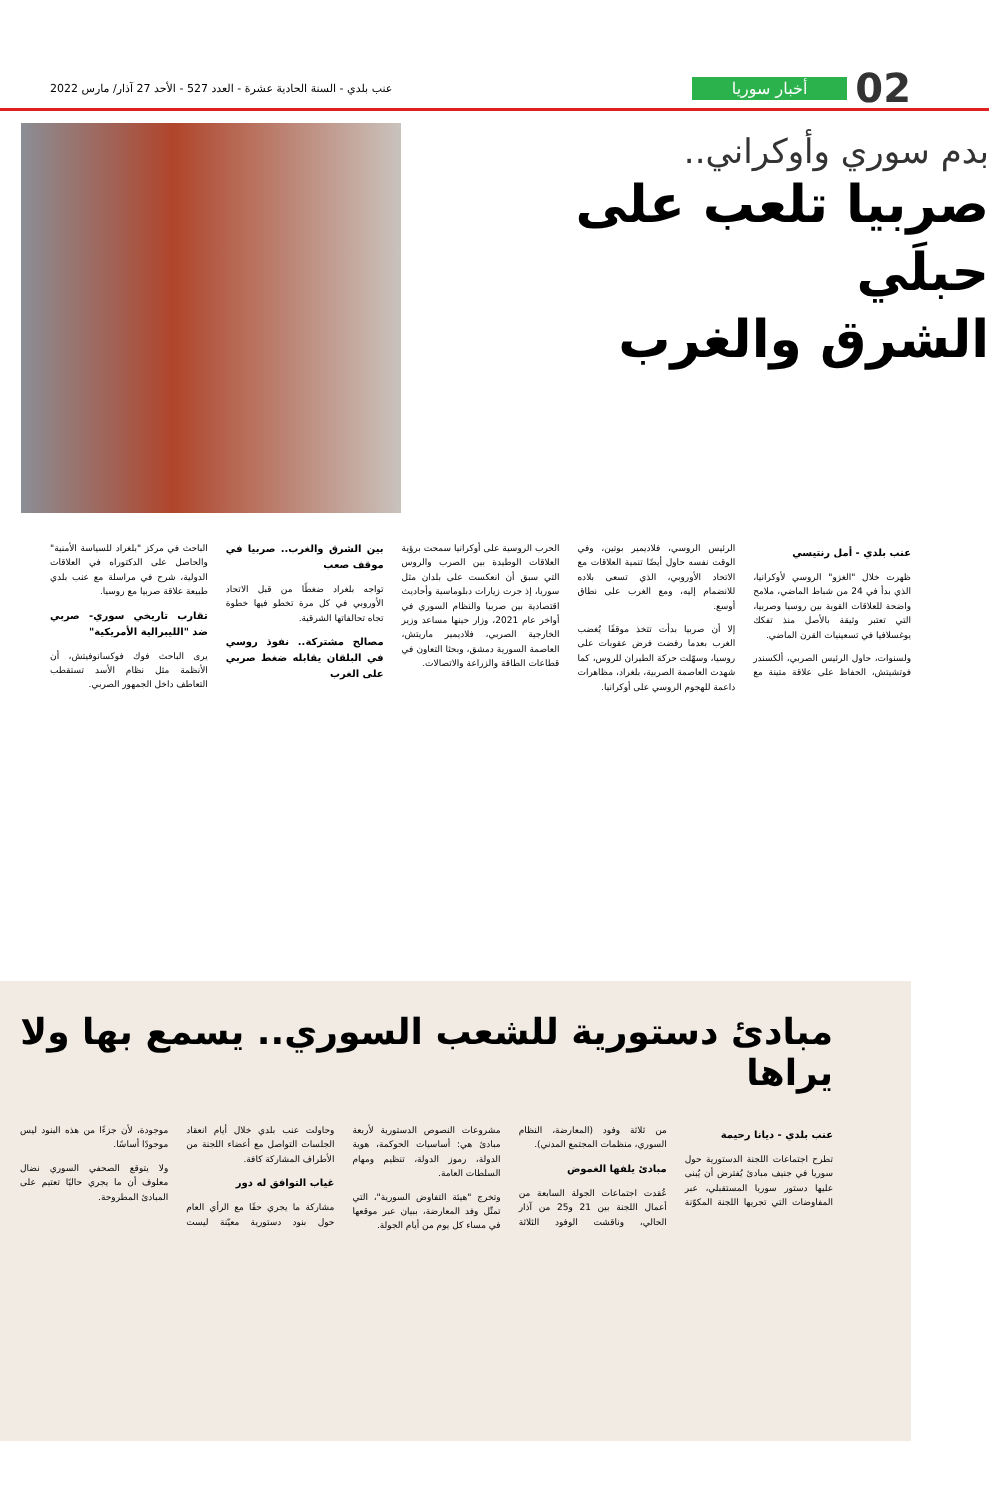02 أخبار سوريا عنب بلدي - السنة الحادية عشرة - العدد 527 - الأحد 27 آذار/ مارس 2022
بدم سوري وأوكراني..
صربيا تلعب على حبلَي
الشرق والغرب
عنب بلدي - أمل رنتيسي
ظهرت خلال "الغزو" الروسي لأوكرانيا، الذي بدأ في 24 من شباط الماضي، ملامح واضحة للعلاقات القوية بين روسيا وصربيا، التي تعتبر وثيقة بالأصل منذ تفكك يوغسلافيا في تسعينيات القرن الماضي.
ولسنوات، حاول الرئيس الصربي، ألكسندر فوتشيتش، الحفاظ على علاقة متينة مع الرئيس الروسي، فلاديمير بوتين، وفي الوقت نفسه حاول أيضًا تنمية العلاقات مع الاتحاد الأوروبي، الذي تسعى بلاده للانضمام إليه، ومع الغرب على نطاق أوسع.
إلا أن صربيا بدأت تتخذ موقفًا يُغضب الغرب بعدما رفضت فرض عقوبات على روسيا، وسهّلت حركة الطيران للروس، كما شهدت العاصمة الصربية، بلغراد، مظاهرات داعمة للهجوم الروسي على أوكرانيا.
الحرب الروسية على أوكرانيا سمحت برؤية العلاقات الوطيدة بين الصرب والروس التي سبق أن انعكست على بلدان مثل سوريا، إذ جرت زيارات دبلوماسية وأحاديث اقتصادية بين صربيا والنظام السوري في أواخر عام 2021، وزار حينها مساعد وزير الخارجية الصربي، فلاديمير ماريتش، العاصمة السورية دمشق، وبحثا التعاون في قطاعات الطاقة والزراعة والاتصالات.
بين الشرق والغرب.. صربيا في موقف صعب
تواجه بلغراد ضغطًا من قبل الاتحاد الأوروبي في كل مرة تخطو فيها خطوة تجاه تحالفاتها الشرقية.
مصالح مشتركة.. نفوذ روسي في البلقان يقابله ضغط صربي على الغرب
الباحث في مركز "بلغراد للسياسة الأمنية" والحاصل على الدكتوراه في العلاقات الدولية، شرح في مراسلة مع عنب بلدي طبيعة علاقة صربيا مع روسيا.
تقارب تاريخي سوري- صربي ضد "الليبرالية الأمريكية"
يرى الباحث فوك فوكسانوفيتش، أن الأنظمة مثل نظام الأسد تستقطب التعاطف داخل الجمهور الصربي.
مبادئ دستورية للشعب السوري.. يسمع بها ولا يراها
عنب بلدي - ديانا رحيمة
تطرح اجتماعات اللجنة الدستورية حول سوريا في جنيف مبادئ يُفترض أن يُبنى عليها دستور سوريا المستقبلي، عبر المفاوضات التي تجريها اللجنة المكوّنة من ثلاثة وفود (المعارضة، النظام السوري، منظمات المجتمع المدني).
مبادئ يلفها الغموض
عُقدت اجتماعات الجولة السابعة من أعمال اللجنة بين 21 و25 من آذار الحالي، وناقشت الوفود الثلاثة مشروعات النصوص الدستورية لأربعة مبادئ هي: أساسيات الحوكمة، هوية الدولة، رموز الدولة، تنظيم ومهام السلطات العامة.
وتخرج "هيئة التفاوض السورية"، التي تمثّل وفد المعارضة، ببيان عبر موقعها في مساء كل يوم من أيام الجولة.
وحاولت عنب بلدي خلال أيام انعقاد الجلسات التواصل مع أعضاء اللجنة من الأطراف المشاركة كافة.
غياب التوافق له دور
مشاركة ما يجري حقًا مع الرأي العام حول بنود دستورية معيّنة ليست موجودة، لأن جزءًا من هذه البنود ليس موجودًا أساسًا.
ولا يتوقع الصحفي السوري نضال معلوف أن ما يجري حاليًا تعتيم على المبادئ المطروحة.